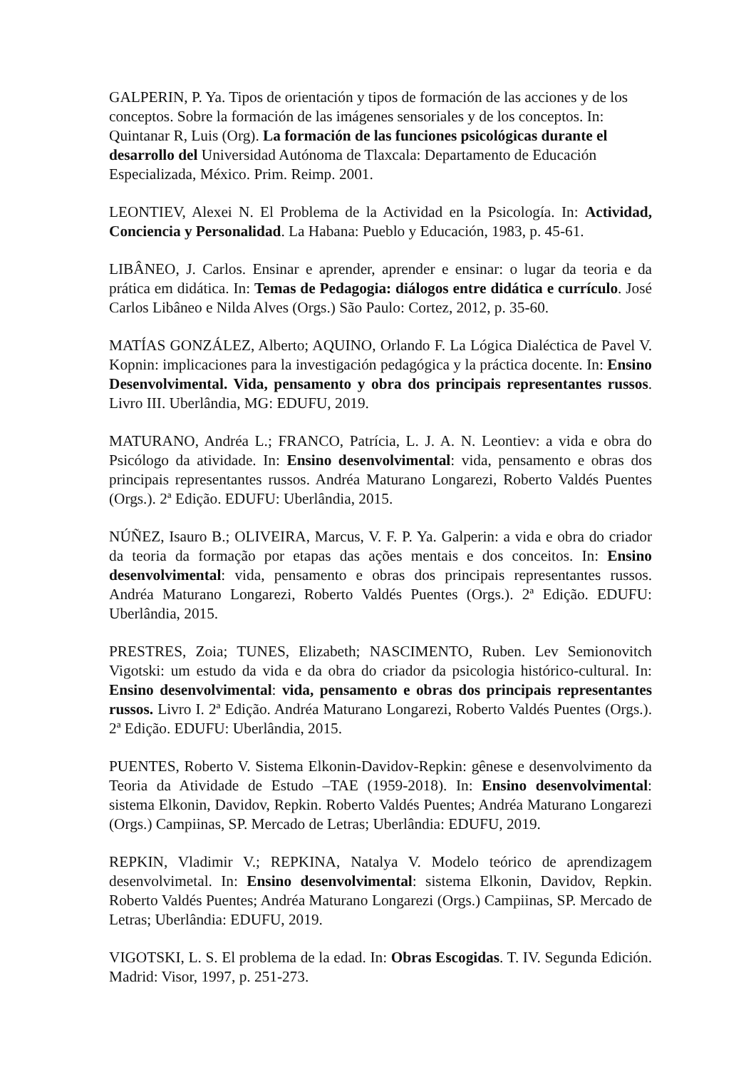GALPERIN, P. Ya. Tipos de orientación y tipos de formación de las acciones y de los conceptos. Sobre la formación de las imágenes sensoriales y de los conceptos. In: Quintanar R, Luis (Org). La formación de las funciones psicológicas durante el desarrollo del Universidad Autónoma de Tlaxcala: Departamento de Educación Especializada, México. Prim. Reimp. 2001.
LEONTIEV, Alexei N. El Problema de la Actividad en la Psicología. In: Actividad, Conciencia y Personalidad. La Habana: Pueblo y Educación, 1983, p. 45-61.
LIBÂNEO, J. Carlos. Ensinar e aprender, aprender e ensinar: o lugar da teoria e da prática em didática. In: Temas de Pedagogia: diálogos entre didática e currículo. José Carlos Libâneo e Nilda Alves (Orgs.) São Paulo: Cortez, 2012, p. 35-60.
MATÍAS GONZÁLEZ, Alberto; AQUINO, Orlando F. La Lógica Dialéctica de Pavel V. Kopnin: implicaciones para la investigación pedagógica y la práctica docente. In: Ensino Desenvolvimental. Vida, pensamento y obra dos principais representantes russos. Livro III. Uberlândia, MG: EDUFU, 2019.
MATURANO, Andréa L.; FRANCO, Patrícia, L. J. A. N. Leontiev: a vida e obra do Psicólogo da atividade. In: Ensino desenvolvimental: vida, pensamento e obras dos principais representantes russos. Andréa Maturano Longarezi, Roberto Valdés Puentes (Orgs.). 2ª Edição. EDUFU: Uberlândia, 2015.
NÚÑEZ, Isauro B.; OLIVEIRA, Marcus, V. F. P. Ya. Galperin: a vida e obra do criador da teoria da formação por etapas das ações mentais e dos conceitos. In: Ensino desenvolvimental: vida, pensamento e obras dos principais representantes russos. Andréa Maturano Longarezi, Roberto Valdés Puentes (Orgs.). 2ª Edição. EDUFU: Uberlândia, 2015.
PRESTRES, Zoia; TUNES, Elizabeth; NASCIMENTO, Ruben. Lev Semionovitch Vigotski: um estudo da vida e da obra do criador da psicologia histórico-cultural. In: Ensino desenvolvimental: vida, pensamento e obras dos principais representantes russos. Livro I. 2ª Edição. Andréa Maturano Longarezi, Roberto Valdés Puentes (Orgs.). 2ª Edição. EDUFU: Uberlândia, 2015.
PUENTES, Roberto V. Sistema Elkonin-Davidov-Repkin: gênese e desenvolvimento da Teoria da Atividade de Estudo –TAE (1959-2018). In: Ensino desenvolvimental: sistema Elkonin, Davidov, Repkin. Roberto Valdés Puentes; Andréa Maturano Longarezi (Orgs.) Campiinas, SP. Mercado de Letras; Uberlândia: EDUFU, 2019.
REPKIN, Vladimir V.; REPKINA, Natalya V. Modelo teórico de aprendizagem desenvolvimetal. In: Ensino desenvolvimental: sistema Elkonin, Davidov, Repkin. Roberto Valdés Puentes; Andréa Maturano Longarezi (Orgs.) Campiinas, SP. Mercado de Letras; Uberlândia: EDUFU, 2019.
VIGOTSKI, L. S. El problema de la edad. In: Obras Escogidas. T. IV. Segunda Edición. Madrid: Visor, 1997, p. 251-273.